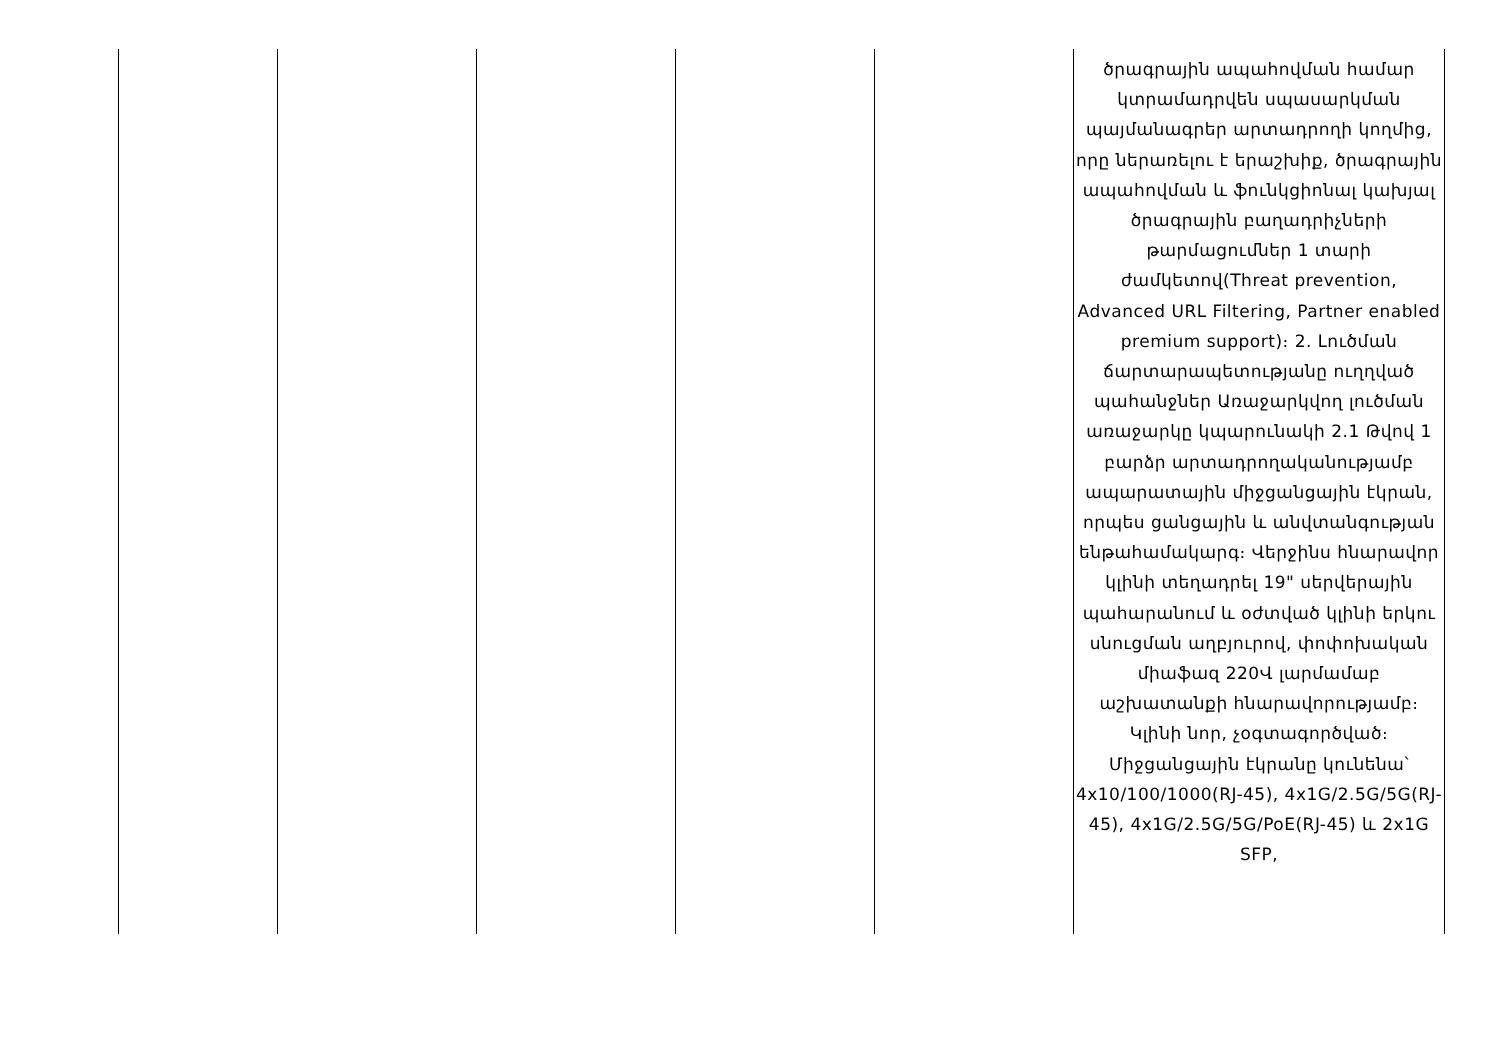| | | | | | ծրագրային ապահովման համար կտրամադրվեն սպասարկման պայմանագրեր արտադրողի կողմից, որը ներառելու է երաշխիք, ծրագրային ապահովման և ֆունկցիոնալ կախյալ ծրագրային բաղադրիչների թարմացումներ 1 տարի ժամկետով(Threat prevention, Advanced URL Filtering, Partner enabled premium support)։ 2. Լուծման ճարտարապետությանը ուղղված պահանջներ Առաջարկվող լուծման առաջարկը կպարունակի 2.1 Թվով 1 բարձր արտադրողականությամբ ապարատային միջցանցային էկրան, որպես ցանցային և անվտանգության ենթահամակարգ։ Վերջինս հնարավոր կլինի տեղադրել 19" սերվերային պահարանում և օժտված կլինի երկու սնուցման աղբյուրով, փոփոխական միաֆազ 220Վ լարմամաբ աշխատանքի հնարավորությամբ։ Կլինի նոր, չօգտագործված։ Միջցանցային էկրանը կունենա՝ 4x10/100/1000(RJ-45), 4x1G/2.5G/5G(RJ-45), 4x1G/2.5G/5G/PoE(RJ-45) և 2x1G SFP, |